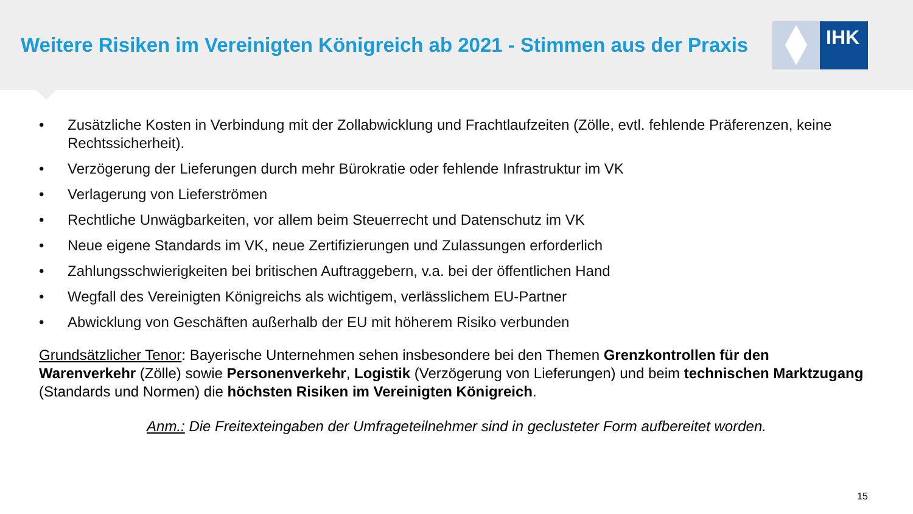Weitere Risiken im Vereinigten Königreich ab 2021 - Stimmen aus der Praxis
IHK
• Zusätzliche Kosten in Verbindung mit der Zollabwicklung und Frachtlaufzeiten (Zölle, evtl. fehlende Präferenzen, keine Rechtssicherheit).
• Verzögerung der Lieferungen durch mehr Bürokratie oder fehlende Infrastruktur im VK
• Verlagerung von Lieferströmen
• Rechtliche Unwägbarkeiten, vor allem beim Steuerrecht und Datenschutz im VK
• Neue eigene Standards im VK, neue Zertifizierungen und Zulassungen erforderlich
• Zahlungsschwierigkeiten bei britischen Auftraggebern, v.a. bei der öffentlichen Hand
• Wegfall des Vereinigten Königreichs als wichtigem, verlässlichem EU-Partner
• Abwicklung von Geschäften außerhalb der EU mit höherem Risiko verbunden
Grundsätzlicher Tenor: Bayerische Unternehmen sehen insbesondere bei den Themen Grenzkontrollen für den Warenverkehr (Zölle) sowie Personenverkehr, Logistik (Verzögerung von Lieferungen) und beim technischen Marktzugang (Standards und Normen) die höchsten Risiken im Vereinigten Königreich.
Anm.: Die Freitexteingaben der Umfrageteilnehmer sind in geclusteter Form aufbereitet worden.
15